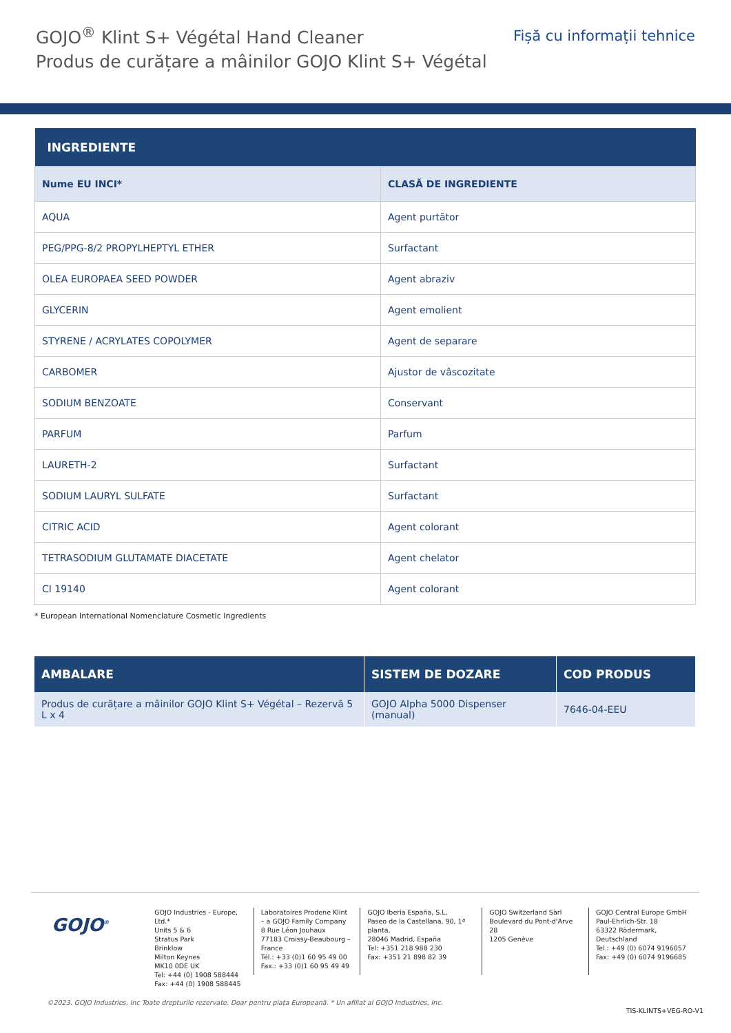GOJO<sup>®</sup> Klint S+ Végétal Hand Cleaner
Produs de curățare a mâinilor GOJO Klint S+ Végétal
Fișă cu informații tehnice
| INGREDIENTE | |
| --- | --- |
| Nume EU INCI* | CLASĂ DE INGREDIENTE |
| AQUA | Agent purtător |
| PEG/PPG-8/2 PROPYLHEPTYL ETHER | Surfactant |
| OLEA EUROPAEA SEED POWDER | Agent abraziv |
| GLYCERIN | Agent emolient |
| STYRENE / ACRYLATES COPOLYMER | Agent de separare |
| CARBOMER | Ajustor de vâscozitate |
| SODIUM BENZOATE | Conservant |
| PARFUM | Parfum |
| LAURETH-2 | Surfactant |
| SODIUM LAURYL SULFATE | Surfactant |
| CITRIC ACID | Agent colorant |
| TETRASODIUM GLUTAMATE DIACETATE | Agent chelator |
| CI 19140 | Agent colorant |
* European International Nomenclature Cosmetic Ingredients
| AMBALARE | SISTEM DE DOZARE | COD PRODUS |
| --- | --- | --- |
| Produs de curățare a mâinilor GOJO Klint S+ Végétal – Rezervă 5 L x 4 | GOJO Alpha 5000 Dispenser (manual) | 7646-04-EEU |
GOJO<sup>®</sup>
GOJO Industries - Europe, Ltd.*
Units 5 & 6
Stratus Park
Brinklow
Milton Keynes
MK10 0DE UK
Tel: +44 (0) 1908 588444
Fax: +44 (0) 1908 588445
Laboratoires Prodene Klint
– a GOJO Family Company
8 Rue Léon Jouhaux
77183 Croissy-Beaubourg –
France
Tél.: +33 (0)1 60 95 49 00
Fax.: +33 (0)1 60 95 49 49
GOJO Iberia España, S.L,
Paseo de la Castellana, 90, 1ª planta,
28046 Madrid, España
Tel: +351 218 988 230
Fax: +351 21 898 82 39
GOJO Switzerland Sàrl
Boulevard du Pont-d'Arve 28
1205 Genève
GOJO Central Europe GmbH
Paul-Ehrlich-Str. 18
63322 Rödermark, Deutschland
Tel.: +49 (0) 6074 9196057
Fax: +49 (0) 6074 9196685
©2023. GOJO Industries, Inc Toate drepturile rezervate. Doar pentru piața Europeană. * Un afiliat al GOJO Industries, Inc.
TIS-KLINTS+VEG-RO-V1